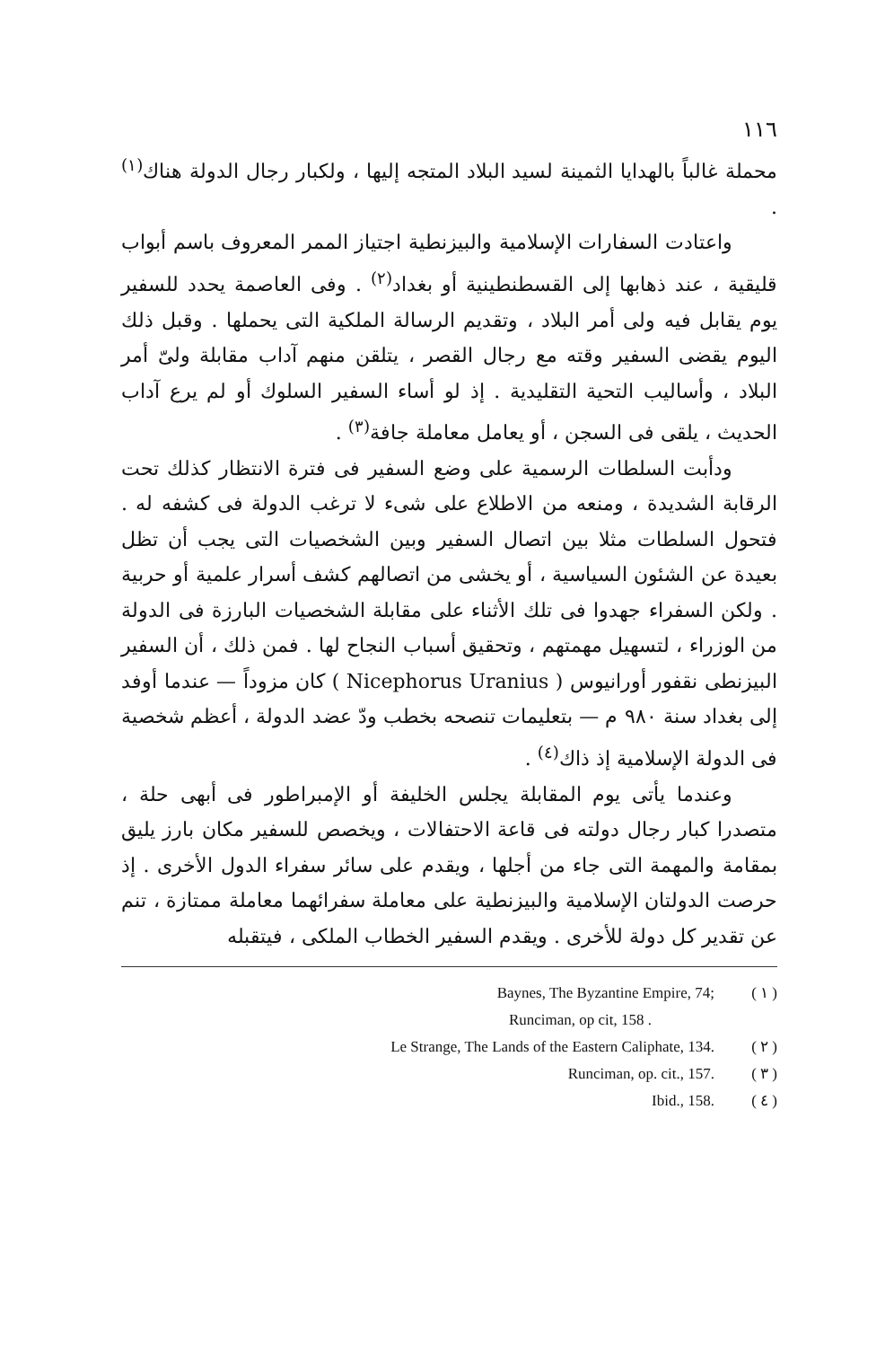١١٦
محملة غالباً بالهدايا الثمينة لسيد البلاد المتجه إليها ، ولكبار رجال الدولة هناك<sup>(١)</sup> .
واعتادت السفارات الإسلامية والبيزنطية اجتياز الممر المعروف باسم أبواب قليقية ، عند ذهابها إلى القسطنطينية أو بغداد<sup>(٢)</sup> . وفى العاصمة يحدد للسفير يوم يقابل فيه ولى أمر البلاد ، وتقديم الرسالة الملكية التى يحملها . وقبل ذلك اليوم يقضى السفير وقته مع رجال القصر ، يتلقن منهم آداب مقابلة ولىّ أمر البلاد ، وأساليب التحية التقليدية . إذ لو أساء السفير السلوك أو لم يرع آداب الحديث ، يلقى فى السجن ، أو يعامل معاملة جافة<sup>(٣)</sup> .
ودأبت السلطات الرسمية على وضع السفير فى فترة الانتظار كذلك تحت الرقابة الشديدة ، ومنعه من الاطلاع على شىء لا ترغب الدولة فى كشفه له . فتحول السلطات مثلا بين اتصال السفير وبين الشخصيات التى يجب أن تظل بعيدة عن الشئون السياسية ، أو يخشى من اتصالهم كشف أسرار علمية أو حربية . ولكن السفراء جهدوا فى تلك الأثناء على مقابلة الشخصيات البارزة فى الدولة من الوزراء ، لتسهيل مهمتهم ، وتحقيق أسباب النجاح لها . فمن ذلك ، أن السفير البيزنطى نقفور أورانيوس ( Nicephorus Uranius ) كان مزوداً — عندما أوفد إلى بغداد سنة ٩٨٠ م — بتعليمات تنصحه بخطب ودّ عضد الدولة ، أعظم شخصية فى الدولة الإسلامية إذ ذاك<sup>(٤)</sup> .
وعندما يأتى يوم المقابلة يجلس الخليفة أو الإمبراطور فى أبهى حلة ، متصدرا كبار رجال دولته فى قاعة الاحتفالات ، ويخصص للسفير مكان بارز يليق بمقامة والمهمة التى جاء من أجلها ، ويقدم على سائر سفراء الدول الأخرى . إذ حرصت الدولتان الإسلامية والبيزنطية على معاملة سفرائهما معاملة ممتازة ، تنم عن تقدير كل دولة للأخرى . ويقدم السفير الخطاب الملكى ، فيتقبله
Baynes, The Byzantine Empire, 74; ( ١ )
Runciman, op cit, 158 .
Le Strange, The Lands of the Eastern Caliphate, 134. ( ٢ )
Runciman, op. cit., 157. ( ٣ )
Ibid., 158. ( ٤ )